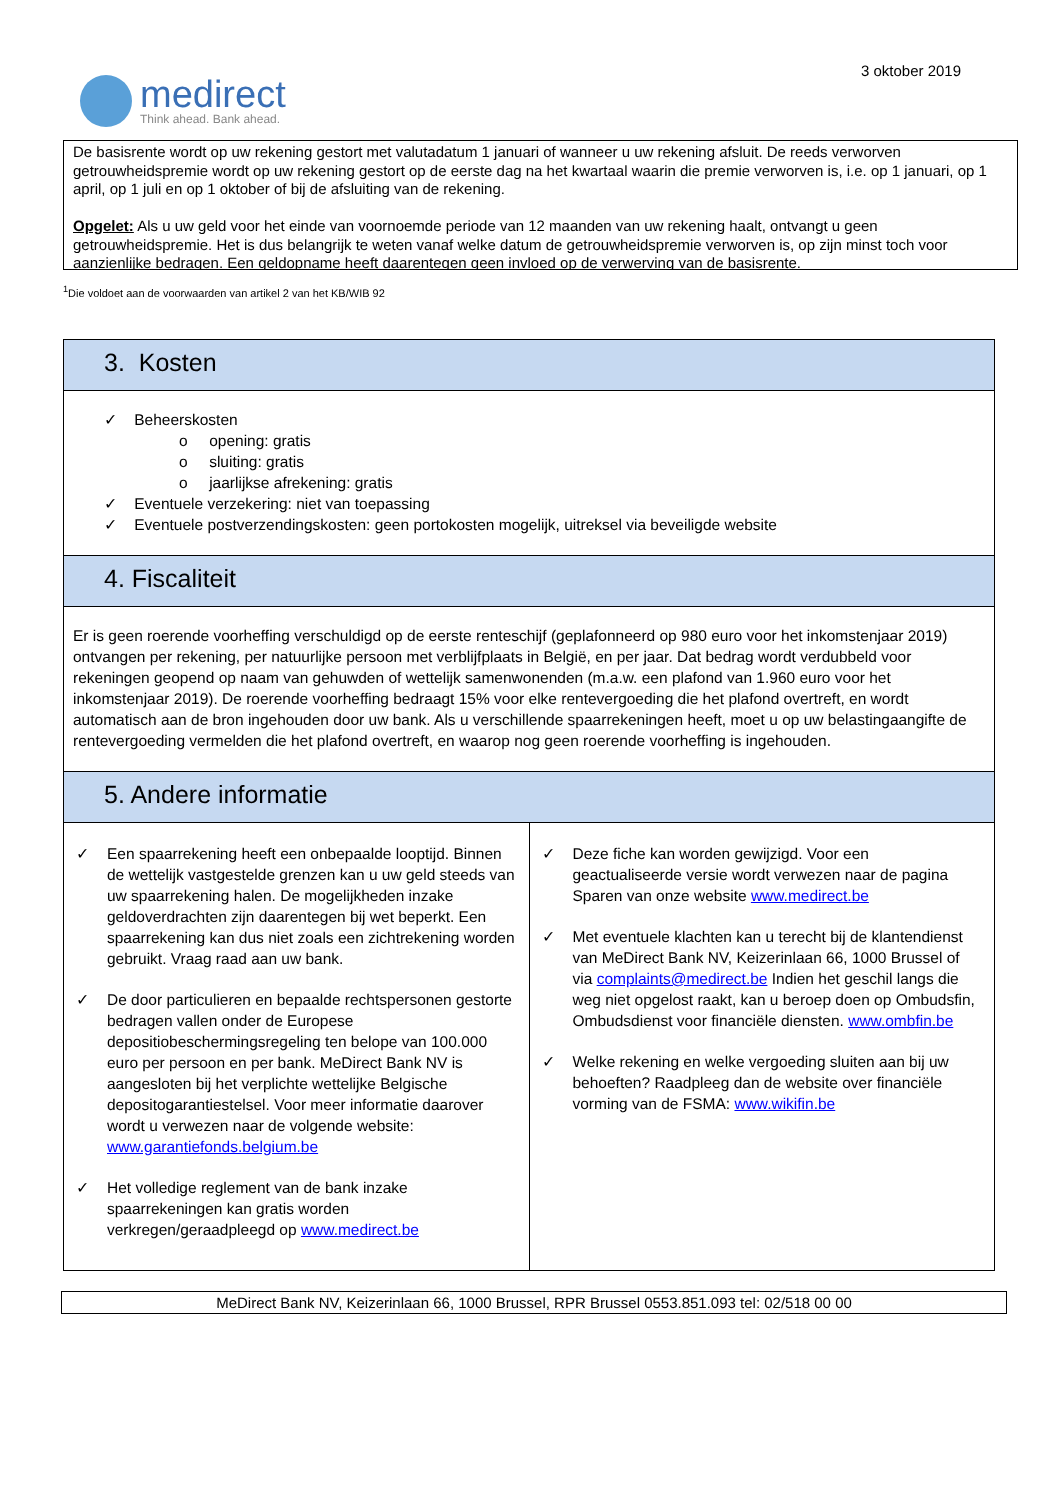medirect
Think ahead. Bank ahead.
3 oktober 2019
De basisrente wordt op uw rekening gestort met valutadatum 1 januari of wanneer u uw rekening afsluit. De reeds verworven getrouwheidspremie wordt op uw rekening gestort op de eerste dag na het kwartaal waarin die premie verworven is, i.e. op 1 januari, op 1 april, op 1 juli en op 1 oktober of bij de afsluiting van de rekening.
Opgelet: Als u uw geld voor het einde van voornoemde periode van 12 maanden van uw rekening haalt, ontvangt u geen getrouwheidspremie. Het is dus belangrijk te weten vanaf welke datum de getrouwheidspremie verworven is, op zijn minst toch voor aanzienlijke bedragen. Een geldopname heeft daarentegen geen invloed op de verwerving van de basisrente.
<sup>1</sup> Die voldoet aan de voorwaarden van artikel 2 van het KB/WIB 92
| 3. Kosten | |
| ✓ Beheerskosten o opening: gratis o sluiting: gratis o jaarlijkse afrekening: gratis ✓ Eventuele verzekering: niet van toepassing ✓ Eventuele postverzendingskosten: geen portokosten mogelijk, uitreksel via beveiligde website | |
| 4. Fiscaliteit | |
| Er is geen roerende voorheffing verschuldigd op de eerste renteschijf (geplafonneerd op 980 euro voor het inkomstenjaar 2019) ontvangen per rekening, per natuurlijke persoon met verblijfplaats in België, en per jaar. Dat bedrag wordt verdubbeld voor rekeningen geopend op naam van gehuwden of wettelijk samenwonenden (m.a.w. een plafond van 1.960 euro voor het inkomstenjaar 2019). De roerende voorheffing bedraagt 15% voor elke rentevergoeding die het plafond overtreft, en wordt automatisch aan de bron ingehouden door uw bank. Als u verschillende spaarrekeningen heeft, moet u op uw belastingaangifte de rentevergoeding vermelden die het plafond overtreft, en waarop nog geen roerende voorheffing is ingehouden. | |
| 5. Andere informatie | |
| ✓ Een spaarrekening heeft een onbepaalde looptijd. Binnen de wettelijk vastgestelde grenzen kan u uw geld steeds van uw spaarrekening halen. De mogelijkheden inzake geldoverdrachten zijn daarentegen bij wet beperkt. Een spaarrekening kan dus niet zoals een zichtrekening worden gebruikt. Vraag raad aan uw bank. ✓ De door particulieren en bepaalde rechtspersonen gestorte bedragen vallen onder de Europese depositiobeschermingsregeling ten belope van 100.000 euro per persoon en per bank. MeDirect Bank NV is aangesloten bij het verplichte wettelijke Belgische depositogarantiestelsel. Voor meer informatie daarover wordt u verwezen naar de volgende website: www.garantiefonds.belgium.be ✓ Het volledige reglement van de bank inzake spaarrekeningen kan gratis worden verkregen/geraadpleegd op www.medirect.be | ✓ Deze fiche kan worden gewijzigd. Voor een geactualiseerde versie wordt verwezen naar de pagina Sparen van onze website www.medirect.be ✓ Met eventuele klachten kan u terecht bij de klantendienst van MeDirect Bank NV, Keizerinlaan 66, 1000 Brussel of via complaints@medirect.be Indien het geschil langs die weg niet opgelost raakt, kan u beroep doen op Ombudsfin, Ombudsdienst voor financiële diensten. www.ombfin.be ✓ Welke rekening en welke vergoeding sluiten aan bij uw behoeften? Raadpleeg dan de website over financiële vorming van de FSMA: www.wikifin.be |
MeDirect Bank NV, Keizerinlaan 66, 1000 Brussel, RPR Brussel 0553.851.093 tel: 02/518 00 00